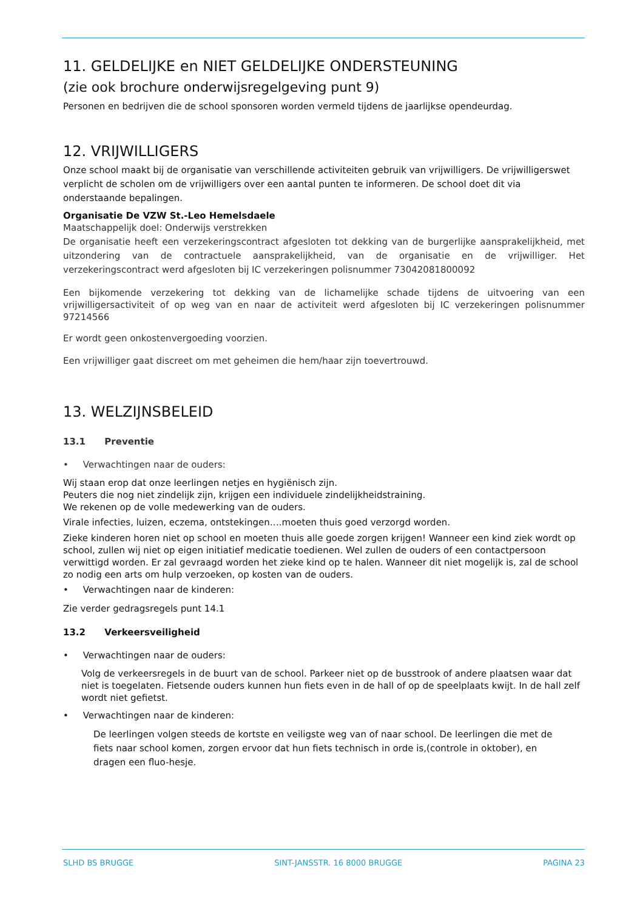11. GELDELIJKE en NIET GELDELIJKE ONDERSTEUNING
(zie ook brochure onderwijsregelgeving punt 9)
Personen en bedrijven die de school sponsoren worden vermeld tijdens de jaarlijkse opendeurdag.
12. VRIJWILLIGERS
Onze school maakt bij de organisatie van verschillende activiteiten gebruik van vrijwilligers. De vrijwilligerswet verplicht de scholen om de vrijwilligers over een aantal punten te informeren. De school doet dit via onderstaande bepalingen.
Organisatie De VZW St.-Leo Hemelsdaele
Maatschappelijk doel: Onderwijs verstrekken
De organisatie heeft een verzekeringscontract afgesloten tot dekking van de burgerlijke aansprakelijkheid, met uitzondering van de contractuele aansprakelijkheid, van de organisatie en de vrijwilliger. Het verzekeringscontract werd afgesloten bij IC verzekeringen polisnummer 73042081800092
Een bijkomende verzekering tot dekking van de lichamelijke schade tijdens de uitvoering van een vrijwilligersactiviteit of op weg van en naar de activiteit werd afgesloten bij IC verzekeringen polisnummer 97214566
Er wordt geen onkostenvergoeding voorzien.
Een vrijwilliger gaat discreet om met geheimen die hem/haar zijn toevertrouwd.
13. WELZIJNSBELEID
13.1 Preventie
• Verwachtingen naar de ouders:
Wij staan erop dat onze leerlingen netjes en hygiënisch zijn.
Peuters die nog niet zindelijk zijn, krijgen een individuele zindelijkheidstraining.
We rekenen op de volle medewerking van de ouders.
Virale infecties, luizen, eczema, ontstekingen….moeten thuis goed verzorgd worden.
Zieke kinderen horen niet op school en moeten thuis alle goede zorgen krijgen! Wanneer een kind ziek wordt op school, zullen wij niet op eigen initiatief medicatie toedienen. Wel zullen de ouders of een contactpersoon verwittigd worden. Er zal gevraagd worden het zieke kind op te halen. Wanneer dit niet mogelijk is, zal de school zo nodig een arts om hulp verzoeken, op kosten van de ouders.
• Verwachtingen naar de kinderen:
Zie verder gedragsregels punt 14.1
13.2 Verkeersveiligheid
• Verwachtingen naar de ouders:
Volg de verkeersregels in de buurt van de school. Parkeer niet op de busstrook of andere plaatsen waar dat niet is toegelaten. Fietsende ouders kunnen hun fiets even in de hall of op de speelplaats kwijt. In de hall zelf wordt niet gefietst.
• Verwachtingen naar de kinderen:
De leerlingen volgen steeds de kortste en veiligste weg van of naar school. De leerlingen die met de fiets naar school komen, zorgen ervoor dat hun fiets technisch in orde is,(controle in oktober), en dragen een fluo-hesje.
SLHD BS BRUGGE SINT-JANSSTR. 16 8000 BRUGGE PAGINA 23